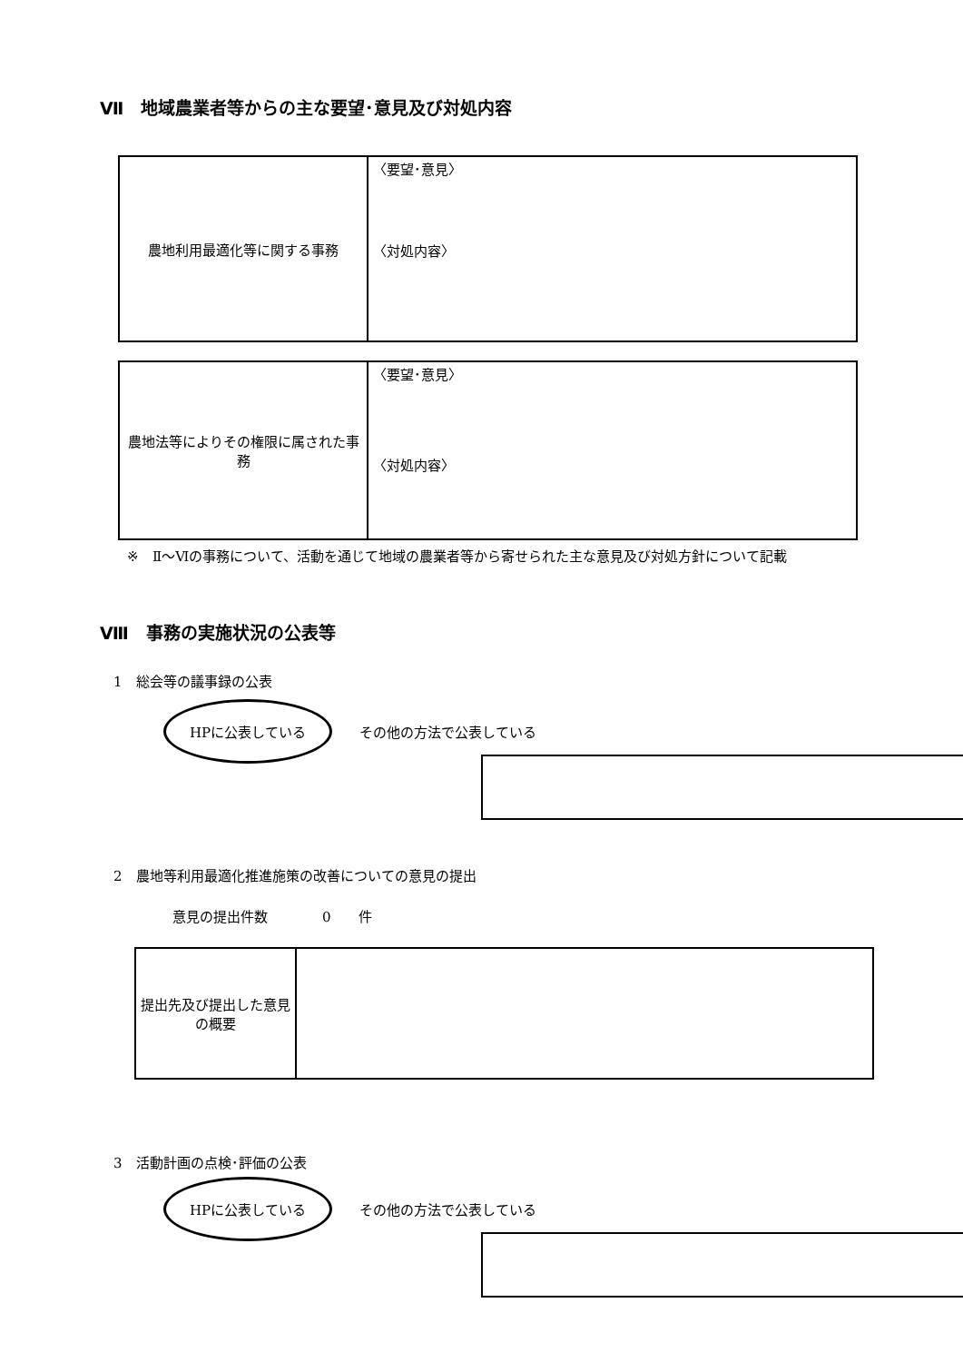Ⅶ　地域農業者等からの主な要望･意見及び対処内容
| 農地利用最適化等に関する事務 | 〈要望･意見〉 〈対処内容〉 |
| 農地法等によりその権限に属された事務 | 〈要望･意見〉 〈対処内容〉 |
※　Ⅱ～Ⅵの事務について、活動を通じて地域の農業者等から寄せられた主な意見及び対処方針について記載
Ⅷ　事務の実施状況の公表等
1　総会等の議事録の公表
HPに公表している　　その他の方法で公表している
2　農地等利用最適化推進施策の改善についての意見の提出
意見の提出件数　　　　0　　件
| 提出先及び提出した意見の概要 | |
3　活動計画の点検･評価の公表
HPに公表している　　その他の方法で公表している